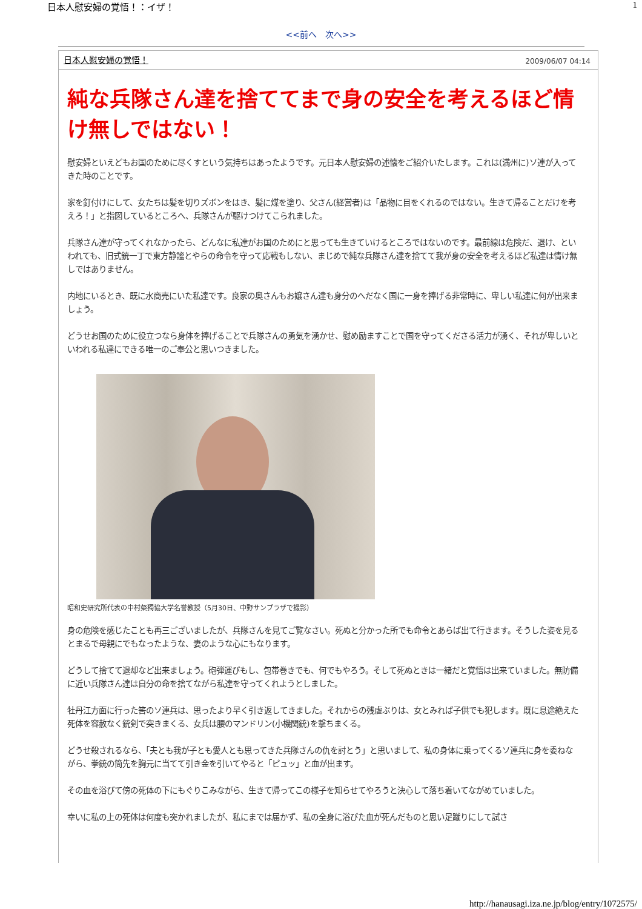日本人慰安婦の覚悟！：イザ！ 1
<<前へ　次へ>>
日本人慰安婦の覚悟！ 2009/06/07 04:14
純な兵隊さん達を捨ててまで身の安全を考えるほど情け無しではない！
慰安婦といえどもお国のために尽くすという気持ちはあったようです。元日本人慰安婦の述懐をご紹介いたします。これは(満州に)ソ連が入ってきた時のことです。
家を釘付けにして、女たちは髪を切りズボンをはき、髪に煤を塗り、父さん(経営者)は「品物に目をくれるのではない。生きて帰ることだけを考えろ！」と指図しているところへ、兵隊さんが駆けつけてこられました。
兵隊さん達が守ってくれなかったら、どんなに私達がお国のためにと思っても生きていけるところではないのです。最前線は危険だ、退け、といわれても、旧式銃一丁で東方静謐とやらの命令を守って応戦もしない、まじめで純な兵隊さん達を捨てて我が身の安全を考えるほど私達は情け無しではありません。
内地にいるとき、既に水商売にいた私達です。良家の奥さんもお嬢さん達も身分のへだなく国に一身を捧げる非常時に、卑しい私達に何が出来ましょう。
どうせお国のために役立つなら身体を捧げることで兵隊さんの勇気を湧かせ、慰め励ますことで国を守ってくださる活力が湧く、それが卑しいといわれる私達にできる唯一のご奉公と思いつきました。
昭和史研究所代表の中村粲獨協大学名誉教授（5月30日、中野サンプラザで撮影）
身の危険を感じたことも再三ございましたが、兵隊さんを見てご覧なさい。死ぬと分かった所でも命令とあらば出て行きます。そうした姿を見るとまるで母親にでもなったような、妻のような心にもなります。
どうして捨てて退却など出来ましょう。砲弾運びもし、包帯巻きでも、何でもやろう。そして死ぬときは一緒だと覚悟は出来ていました。無防備に近い兵隊さん達は自分の命を捨てながら私達を守ってくれようとしました。
牡丹江方面に行った筈のソ連兵は、思ったより早く引き返してきました。それからの残虐ぶりは、女とみれば子供でも犯します。既に息途絶えた死体を容赦なく銃剣で突きまくる、女兵は腰のマンドリン(小機関銃)を撃ちまくる。
どうせ殺されるなら、「夫とも我が子とも愛人とも思ってきた兵隊さんの仇を討とう」と思いまして、私の身体に乗ってくるソ連兵に身を委ねながら、拳銃の筒先を胸元に当てて引き金を引いてやると「ピュッ」と血が出ます。
その血を浴びて傍の死体の下にもぐりこみながら、生きて帰ってこの様子を知らせてやろうと決心して落ち着いてながめていました。
幸いに私の上の死体は何度も突かれましたが、私にまでは届かず、私の全身に浴びた血が死んだものと思い足蹴りにして試さ
http://hanausagi.iza.ne.jp/blog/entry/1072575/